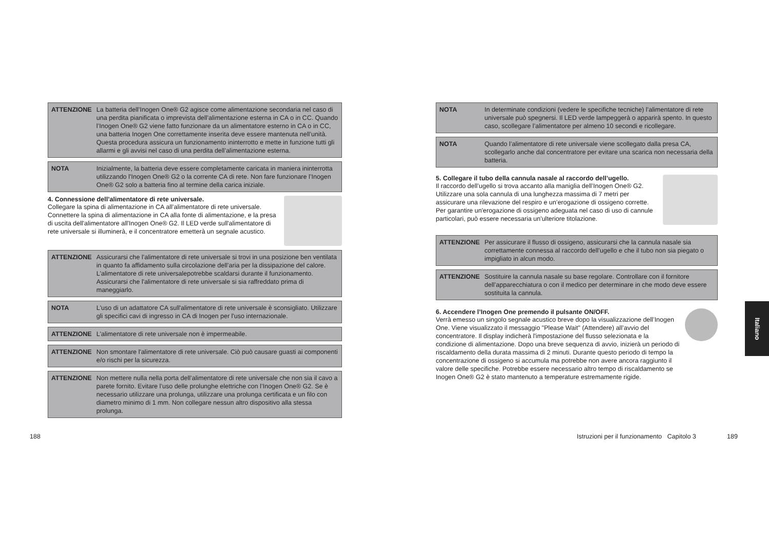ATTENZIONE
La batteria dell’Inogen One® G2 agisce come alimentazione secondaria nel caso di una perdita pianificata o imprevista dell’alimentazione esterna in CA o in CC. Quando l’Inogen One® G2 viene fatto funzionare da un alimentatore esterno in CA o in CC, una batteria Inogen One correttamente inserita deve essere mantenuta nell’unità. Questa procedura assicura un funzionamento ininterrotto e mette in funzione tutti gli allarmi e gli avvisi nel caso di una perdita dell’alimentazione esterna.
NOTA
Inizialmente, la batteria deve essere completamente caricata in maniera ininterrotta utilizzando l'Inogen One® G2 o la corrente CA di rete. Non fare funzionare l’Inogen One® G2 solo a batteria fino al termine della carica iniziale.
4. Connessione dell’alimentatore di rete universale.
Collegare la spina di alimentazione in CA all’alimentatore di rete universale. Connettere la spina di alimentazione in CA alla fonte di alimentazione, e la presa di uscita dell'alimentatore all'Inogen One® G2. Il LED verde sull'alimentatore di rete universale si illuminerà, e il concentratore emetterà un segnale acustico.
ATTENZIONE
Assicurarsi che l’alimentatore di rete universale si trovi in una posizione ben ventilata in quanto fa affidamento sulla circolazione dell’aria per la dissipazione del calore. L'alimentatore di rete universalepotrebbe scaldarsi durante il funzionamento. Assicurarsi che l'alimentatore di rete universale si sia raffreddato prima di maneggiarlo.
NOTA
L'uso di un adattatore CA sull'alimentatore di rete universale è sconsigliato. Utilizzare gli specifici cavi di ingresso in CA di Inogen per l'uso internazionale.
ATTENZIONE
L'alimentatore di rete universale non è impermeabile.
ATTENZIONE
Non smontare l'alimentatore di rete universale. Ciò può causare guasti ai componenti e/o rischi per la sicurezza.
ATTENZIONE
Non mettere nulla nella porta dell’alimentatore di rete universale che non sia il cavo a parete fornito. Evitare l’uso delle prolunghe elettriche con l’Inogen One® G2. Se è necessario utilizzare una prolunga, utilizzare una prolunga certificata e un filo con diametro minimo di 1 mm. Non collegare nessun altro dispositivo alla stessa prolunga.
NOTA
In determinate condizioni (vedere le specifiche tecniche) l’alimentatore di rete universale può spegnersi. Il LED verde lampeggerà o apparirà spento. In questo caso, scollegare l’alimentatore per almeno 10 secondi e ricollegare.
NOTA
Quando l’alimentatore di rete universale viene scollegato dalla presa CA, scollegarlo anche dal concentratore per evitare una scarica non necessaria della batteria.
5. Collegare il tubo della cannula nasale al raccordo dell’ugello.
Il raccordo dell’ugello si trova accanto alla maniglia dell’Inogen One® G2. Utilizzare una sola cannula di una lunghezza massima di 7 metri per assicurare una rilevazione del respiro e un’erogazione di ossigeno corrette. Per garantire un'erogazione di ossigeno adeguata nel caso di uso di cannule particolari, può essere necessaria un'ulteriore titolazione.
ATTENZIONE
Per assicurare il flusso di ossigeno, assicurarsi che la cannula nasale sia correttamente connessa al raccordo dell’ugello e che il tubo non sia piegato o impigliato in alcun modo.
ATTENZIONE
Sostituire la cannula nasale su base regolare. Controllare con il fornitore dell’apparecchiatura o con il medico per determinare in che modo deve essere sostituita la cannula.
6. Accendere l’Inogen One premendo il pulsante ON/OFF.
Verrà emesso un singolo segnale acustico breve dopo la visualizzazione dell’Inogen One. Viene visualizzato il messaggio "Please Wait" (Attendere) all’avvio del concentratore. Il display indicherà l'impostazione del flusso selezionata e la condizione di alimentazione. Dopo una breve sequenza di avvio, inizierà un periodo di riscaldamento della durata massima di 2 minuti. Durante questo periodo di tempo la concentrazione di ossigeno si accumula ma potrebbe non avere ancora raggiunto il valore delle specifiche. Potrebbe essere necessario altro tempo di riscaldamento se Inogen One® G2 è stato mantenuto a temperature estremamente rigide.
188
Istruzioni per il funzionamento Capitolo 3
189
Italiano